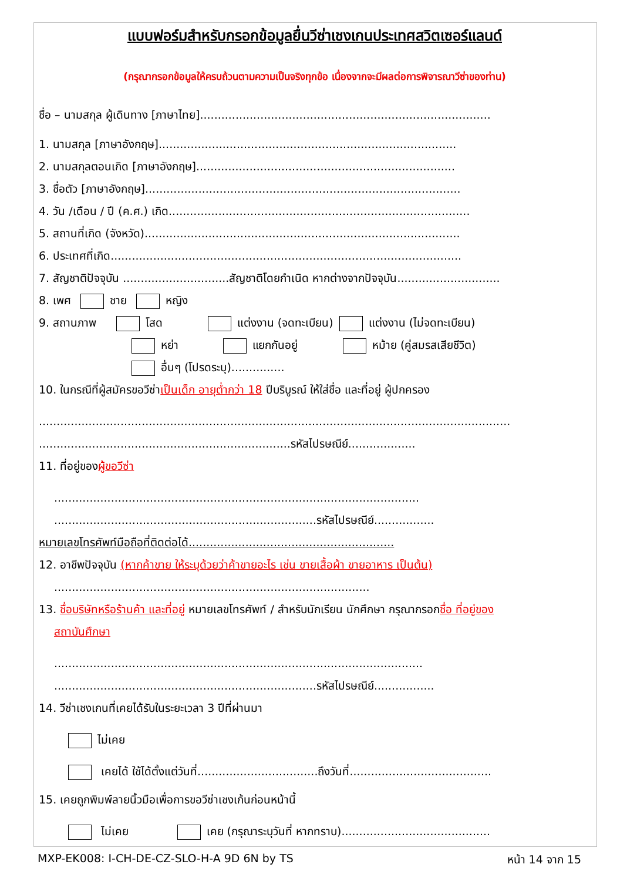แบบฟอร์มสำหรับกรอกข้อมูลยื่นวีซ่าเชงเกนประเทศสวิตเซอร์แลนด์
(กรุณากรอกข้อมูลให้ครบถ้วนตามความเป็นจริงทุกข้อ เนื่องจากจะมีผลต่อการพิจารณาวีซ่าของท่าน)
ชื่อ – นามสกุล ผู้เดินทาง [ภาษาไทย]..................................................................................
1. นามสกุล [ภาษาอังกฤษ]....................................................................................
2. นามสกุลตอนเกิด [ภาษาอังกฤษ].........................................................................
3. ชื่อตัว [ภาษาอังกฤษ].........................................................................................
4. วัน /เดือน / ปี (ค.ศ.) เกิด.....................................................................................
5. สถานที่เกิด (จังหวัด).........................................................................................
6. ประเทศที่เกิด...................................................................................................
7. สัญชาติปัจจุบัน ..............................สัญชาติโดยกำเนิด หากต่างจากปัจจุบัน.............................
8. เพศ ชาย หญิง
9. สถานภาพ โสด แต่งงาน (จดทะเบียน) แต่งงาน (ไม่จดทะเบียน)
หย่า แยกกันอยู่ หม้าย (คู่สมรสเสียชีวิต)
อื่นๆ (โปรดระบุ)...............
10. ในกรณีที่ผู้สมัครขอวีซ่าเป็นเด็ก อายุต่ำกว่า 18 ปีบริบูรณ์ ให้ใส่ชื่อ และที่อยู่ ผู้ปกครอง
.....................................................................................................................................
.......................................................................รหัสไปรษณีย์...................
11. ที่อยู่ของผู้ขอวีซ่า
.......................................................................................................
..........................................................................รหัสไปรษณีย์.................
หมายเลขโทรศัพท์มือถือที่ติดต่อได้..........................................................
12. อาชีพปัจจุบัน (หากค้าขาย ให้ระบุด้วยว่าค้าขายอะไร เช่น ขายเสื้อผ้า ขายอาหาร เป็นต้น)
.........................................................................................
13. ชื่อบริษัทหรือร้านค้า และที่อยู่ หมายเลขโทรศัพท์ / สำหรับนักเรียน นักศึกษา กรุณากรอกชื่อ ที่อยู่ของ
สถาบันศึกษา
........................................................................................................
..........................................................................รหัสไปรษณีย์.................
14. วีซ่าเชงเกนที่เคยได้รับในระยะเวลา 3 ปีที่ผ่านมา
ไม่เคย
เคยได้ ใช้ได้ตั้งแต่วันที่..................................ถึงวันที่........................................
15. เคยถูกพิมพ์ลายนิ้วมือเพื่อการขอวีซ่าเชงเก้นก่อนหน้านี้
ไม่เคย เคย (กรุณาระบุวันที่ หากทราบ)..........................................
MXP-EK008: I-CH-DE-CZ-SLO-H-A 9D 6N by TS หน้า 14 จาก 15